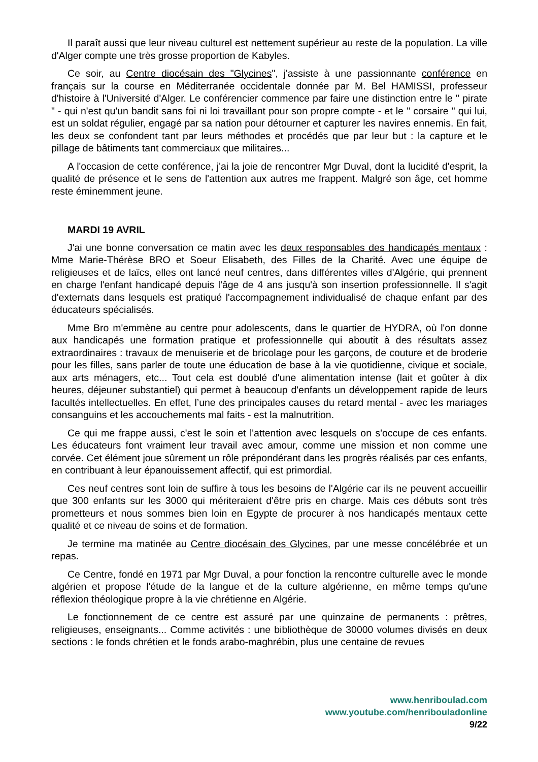Il paraît aussi que leur niveau culturel est nettement supérieur au reste de la population. La ville d'Alger compte une très grosse proportion de Kabyles.
Ce soir, au Centre diocésain des "Glycines", j'assiste à une passionnante conférence en français sur la course en Méditerranée occidentale donnée par M. Bel HAMISSI, professeur d'histoire à l'Université d'Alger. Le conférencier commence par faire une distinction entre le " pirate " - qui n'est qu'un bandit sans foi ni loi travaillant pour son propre compte - et le " corsaire " qui lui, est un soldat régulier, engagé par sa nation pour détourner et capturer les navires ennemis. En fait, les deux se confondent tant par leurs méthodes et procédés que par leur but : la capture et le pillage de bâtiments tant commerciaux que militaires...
A l'occasion de cette conférence, j'ai la joie de rencontrer Mgr Duval, dont la lucidité d'esprit, la qualité de présence et le sens de l'attention aux autres me frappent. Malgré son âge, cet homme reste éminemment jeune.
MARDI 19 AVRIL
J'ai une bonne conversation ce matin avec les deux responsables des handicapés mentaux : Mme Marie-Thérèse BRO et Soeur Elisabeth, des Filles de la Charité. Avec une équipe de religieuses et de laïcs, elles ont lancé neuf centres, dans différentes villes d'Algérie, qui prennent en charge l'enfant handicapé depuis l'âge de 4 ans jusqu'à son insertion professionnelle. Il s'agit d'externats dans lesquels est pratiqué l'accompagnement individualisé de chaque enfant par des éducateurs spécialisés.
Mme Bro m'emmène au centre pour adolescents, dans le quartier de HYDRA, où l'on donne aux handicapés une formation pratique et professionnelle qui aboutit à des résultats assez extraordinaires : travaux de menuiserie et de bricolage pour les garçons, de couture et de broderie pour les filles, sans parler de toute une éducation de base à la vie quotidienne, civique et sociale, aux arts ménagers, etc... Tout cela est doublé d'une alimentation intense (lait et goûter à dix heures, déjeuner substantiel) qui permet à beaucoup d'enfants un développement rapide de leurs facultés intellectuelles. En effet, l’une des principales causes du retard mental - avec les mariages consanguins et les accouchements mal faits - est la malnutrition.
Ce qui me frappe aussi, c'est le soin et l'attention avec lesquels on s'occupe de ces enfants. Les éducateurs font vraiment leur travail avec amour, comme une mission et non comme une corvée. Cet élément joue sûrement un rôle prépondérant dans les progrès réalisés par ces enfants, en contribuant à leur épanouissement affectif, qui est primordial.
Ces neuf centres sont loin de suffire à tous les besoins de l'Algérie car ils ne peuvent accueillir que 300 enfants sur les 3000 qui mériteraient d'être pris en charge. Mais ces débuts sont très prometteurs et nous sommes bien loin en Egypte de procurer à nos handicapés mentaux cette qualité et ce niveau de soins et de formation.
Je termine ma matinée au Centre diocésain des Glycines, par une messe concélébrée et un repas.
Ce Centre, fondé en 1971 par Mgr Duval, a pour fonction la rencontre culturelle avec le monde algérien et propose l'étude de la langue et de la culture algérienne, en même temps qu'une réflexion théologique propre à la vie chrétienne en Algérie.
Le fonctionnement de ce centre est assuré par une quinzaine de permanents : prêtres, religieuses, enseignants... Comme activités : une bibliothèque de 30000 volumes divisés en deux sections : le fonds chrétien et le fonds arabo-maghrébin, plus une centaine de revues
www.henriboulad.com
www.youtube.com/henribouladonline
9/22